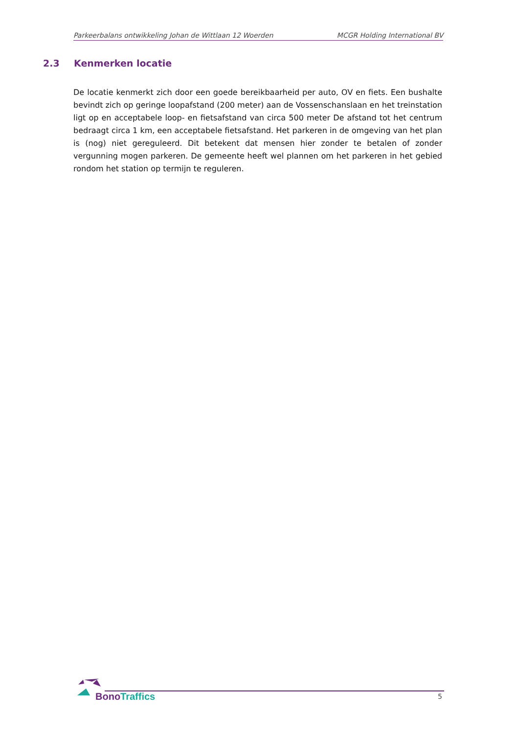Parkeerbalans ontwikkeling Johan de Wittlaan 12 Woerden MCGR Holding International BV
2.3 Kenmerken locatie
De locatie kenmerkt zich door een goede bereikbaarheid per auto, OV en fiets. Een bushalte bevindt zich op geringe loopafstand (200 meter) aan de Vossenschanslaan en het treinstation ligt op en acceptabele loop- en fietsafstand van circa 500 meter De afstand tot het centrum bedraagt circa 1 km, een acceptabele fietsafstand. Het parkeren in de omgeving van het plan is (nog) niet gereguleerd. Dit betekent dat mensen hier zonder te betalen of zonder vergunning mogen parkeren. De gemeente heeft wel plannen om het parkeren in het gebied rondom het station op termijn te reguleren.
BonoTraffics 5